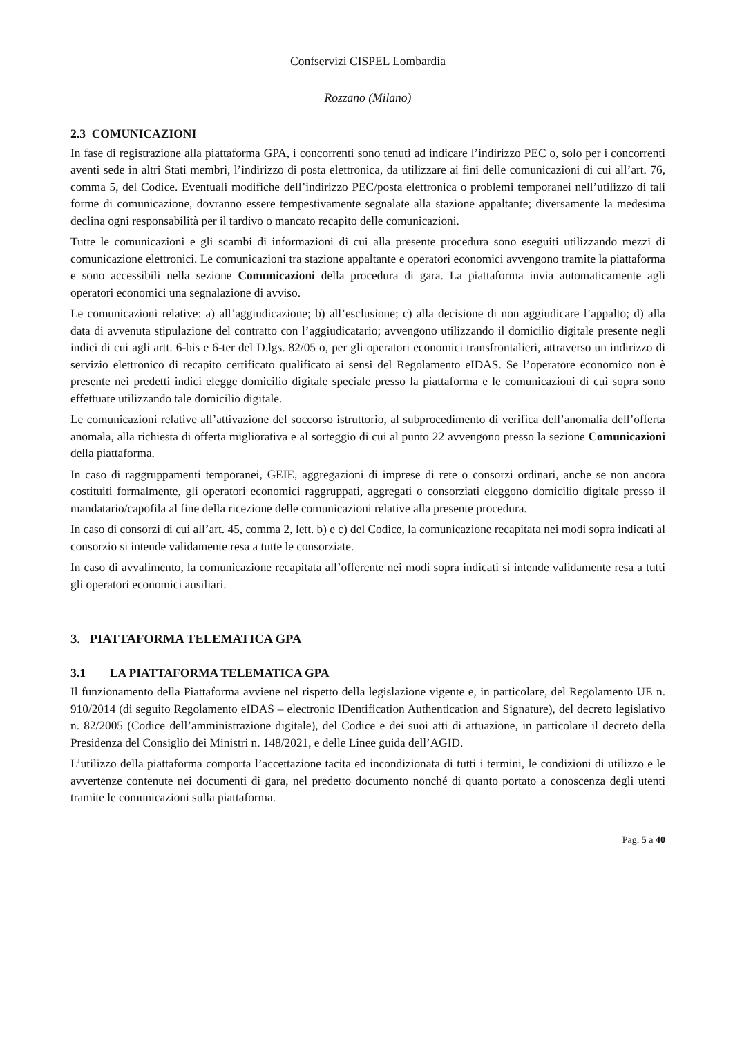Confservizi CISPEL Lombardia
Rozzano (Milano)
2.3 COMUNICAZIONI
In fase di registrazione alla piattaforma GPA, i concorrenti sono tenuti ad indicare l’indirizzo PEC o, solo per i concorrenti aventi sede in altri Stati membri, l’indirizzo di posta elettronica, da utilizzare ai fini delle comunicazioni di cui all’art. 76, comma 5, del Codice. Eventuali modifiche dell’indirizzo PEC/posta elettronica o problemi temporanei nell’utilizzo di tali forme di comunicazione, dovranno essere tempestivamente segnalate alla stazione appaltante; diversamente la medesima declina ogni responsabilità per il tardivo o mancato recapito delle comunicazioni.
Tutte le comunicazioni e gli scambi di informazioni di cui alla presente procedura sono eseguiti utilizzando mezzi di comunicazione elettronici. Le comunicazioni tra stazione appaltante e operatori economici avvengono tramite la piattaforma e sono accessibili nella sezione Comunicazioni della procedura di gara. La piattaforma invia automaticamente agli operatori economici una segnalazione di avviso.
Le comunicazioni relative: a) all’aggiudicazione; b) all’esclusione; c) alla decisione di non aggiudicare l’appalto; d) alla data di avvenuta stipulazione del contratto con l’aggiudicatario; avvengono utilizzando il domicilio digitale presente negli indici di cui agli artt. 6-bis e 6-ter del D.lgs. 82/05 o, per gli operatori economici transfrontalieri, attraverso un indirizzo di servizio elettronico di recapito certificato qualificato ai sensi del Regolamento eIDAS. Se l’operatore economico non è presente nei predetti indici elegge domicilio digitale speciale presso la piattaforma e le comunicazioni di cui sopra sono effettuate utilizzando tale domicilio digitale.
Le comunicazioni relative all’attivazione del soccorso istruttorio, al subprocedimento di verifica dell’anomalia dell’offerta anomala, alla richiesta di offerta migliorativa e al sorteggio di cui al punto 22 avvengono presso la sezione Comunicazioni della piattaforma.
In caso di raggruppamenti temporanei, GEIE, aggregazioni di imprese di rete o consorzi ordinari, anche se non ancora costituiti formalmente, gli operatori economici raggruppati, aggregati o consorziati eleggono domicilio digitale presso il mandatario/capofila al fine della ricezione delle comunicazioni relative alla presente procedura.
In caso di consorzi di cui all’art. 45, comma 2, lett. b) e c) del Codice, la comunicazione recapitata nei modi sopra indicati al consorzio si intende validamente resa a tutte le consorziate.
In caso di avvalimento, la comunicazione recapitata all’offerente nei modi sopra indicati si intende validamente resa a tutti gli operatori economici ausiliari.
3. PIATTAFORMA TELEMATICA GPA
3.1 LA PIATTAFORMA TELEMATICA GPA
Il funzionamento della Piattaforma avviene nel rispetto della legislazione vigente e, in particolare, del Regolamento UE n. 910/2014 (di seguito Regolamento eIDAS – electronic IDentification Authentication and Signature), del decreto legislativo n. 82/2005 (Codice dell’amministrazione digitale), del Codice e dei suoi atti di attuazione, in particolare il decreto della Presidenza del Consiglio dei Ministri n. 148/2021, e delle Linee guida dell’AGID.
L’utilizzo della piattaforma comporta l’accettazione tacita ed incondizionata di tutti i termini, le condizioni di utilizzo e le avvertenze contenute nei documenti di gara, nel predetto documento nonché di quanto portato a conoscenza degli utenti tramite le comunicazioni sulla piattaforma.
Pag. 5 a 40